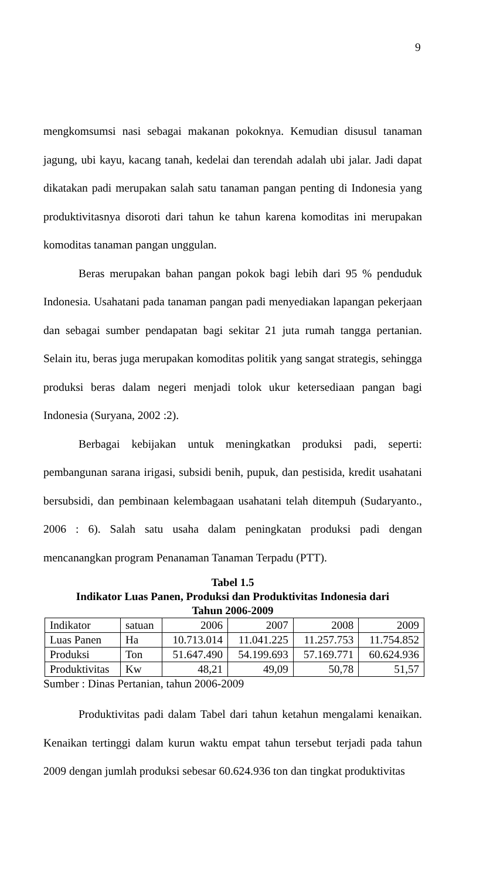9
mengkomsumsi nasi sebagai makanan pokoknya. Kemudian disusul tanaman jagung, ubi kayu, kacang tanah, kedelai dan terendah adalah ubi jalar. Jadi dapat dikatakan padi merupakan salah satu tanaman pangan penting di Indonesia yang produktivitasnya disoroti dari tahun ke tahun karena komoditas ini merupakan komoditas tanaman pangan unggulan.
Beras merupakan bahan pangan pokok bagi lebih dari 95 % penduduk Indonesia. Usahatani pada tanaman pangan padi menyediakan lapangan pekerjaan dan sebagai sumber pendapatan bagi sekitar 21 juta rumah tangga pertanian. Selain itu, beras juga merupakan komoditas politik yang sangat strategis, sehingga produksi beras dalam negeri menjadi tolok ukur ketersediaan pangan bagi Indonesia (Suryana, 2002 :2).
Berbagai kebijakan untuk meningkatkan produksi padi, seperti: pembangunan sarana irigasi, subsidi benih, pupuk, dan pestisida, kredit usahatani bersubsidi, dan pembinaan kelembagaan usahatani telah ditempuh (Sudaryanto., 2006 : 6). Salah satu usaha dalam peningkatan produksi padi dengan mencanangkan program Penanaman Tanaman Terpadu (PTT).
Tabel 1.5
Indikator Luas Panen, Produksi dan Produktivitas Indonesia dari
Tahun 2006-2009
| Indikator | satuan | 2006 | 2007 | 2008 | 2009 |
| Luas Panen | Ha | 10.713.014 | 11.041.225 | 11.257.753 | 11.754.852 |
| Produksi | Ton | 51.647.490 | 54.199.693 | 57.169.771 | 60.624.936 |
| Produktivitas | Kw | 48,21 | 49,09 | 50,78 | 51,57 |
Sumber : Dinas Pertanian, tahun 2006-2009
Produktivitas padi dalam Tabel dari tahun ketahun mengalami kenaikan. Kenaikan tertinggi dalam kurun waktu empat tahun tersebut terjadi pada tahun 2009 dengan jumlah produksi sebesar 60.624.936 ton dan tingkat produktivitas